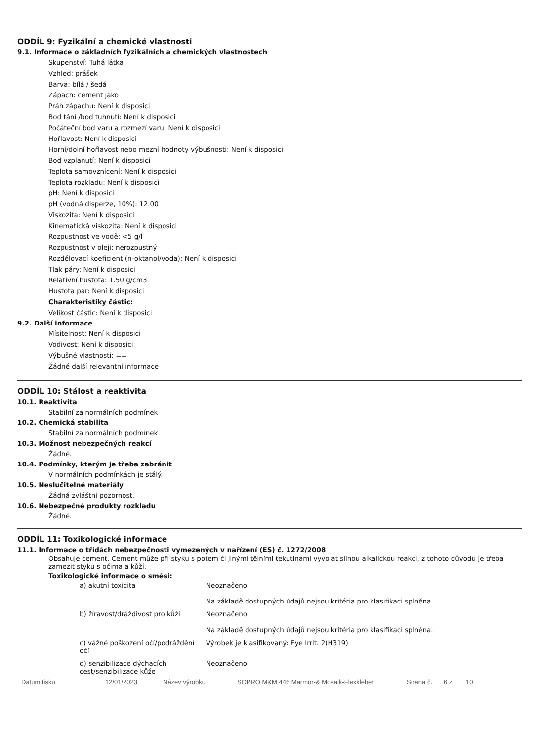ODDÍL 9: Fyzikální a chemické vlastnosti
9.1. Informace o základních fyzikálních a chemických vlastnostech
Skupenství: Tuhá látka
Vzhled: prášek
Barva: bílá / šedá
Zápach: cement jako
Práh zápachu: Není k disposici
Bod tání /bod tuhnutí: Není k disposici
Počáteční bod varu a rozmezí varu: Není k disposici
Hořlavost: Není k disposici
Horní/dolní hořlavost nebo mezní hodnoty výbušnosti: Není k disposici
Bod vzplanutí: Není k disposici
Teplota samovznícení: Není k disposici
Teplota rozkladu: Není k disposici
pH: Není k disposici
pH (vodná disperze, 10%): 12.00
Viskozita: Není k disposici
Kinematická viskozita: Není k disposici
Rozpustnost ve vodě: <5 g/l
Rozpustnost v oleji: nerozpustný
Rozdělovací koeficient (n-oktanol/voda): Není k disposici
Tlak páry: Není k disposici
Relativní hustota: 1.50 g/cm3
Hustota par: Není k disposici
Charakteristiky částic:
Velikost částic: Není k disposici
9.2. Další informace
Mísitelnost: Není k disposici
Vodivost: Není k disposici
Výbušné vlastnosti: ==
Žádné další relevantní informace
ODDÍL 10: Stálost a reaktivita
10.1. Reaktivita
Stabilní za normálních podmínek
10.2. Chemická stabilita
Stabilní za normálních podmínek
10.3. Možnost nebezpečných reakcí
Žádné.
10.4. Podmínky, kterým je třeba zabránit
V normálních podmínkách je stálý.
10.5. Neslučitelné materiály
Žádná zvláštní pozornost.
10.6. Nebezpečné produkty rozkladu
Žádné.
ODDÍL 11: Toxikologické informace
11.1. Informace o třídách nebezpečnosti vymezených v nařízení (ES) č. 1272/2008
Obsahuje cement. Cement může při styku s potem či jinými tělními tekutinami vyvolat silnou alkalickou reakci, z tohoto důvodu je třeba zamezit styku s očima a kůží.
Toxikologické informace o směsi:
| a) akutní toxicita | Neoznačeno Na základě dostupných údajů nejsou kritéria pro klasifikaci splněna. |
| b) žíravost/dráždivost pro kůži | Neoznačeno Na základě dostupných údajů nejsou kritéria pro klasifikaci splněna. |
| c) vážné poškození očí/podráždění očí | Výrobek je klasifikovaný: Eye Irrit. 2(H319) |
| d) senzibilizace dýchacích cest/senzibilizace kůže | Neoznačeno |
Datum tisku 12/01/2023 Název výrobku SOPRO M&M 446 Marmor-& Mosaik-Flexkleber Strana č. 6 z 10